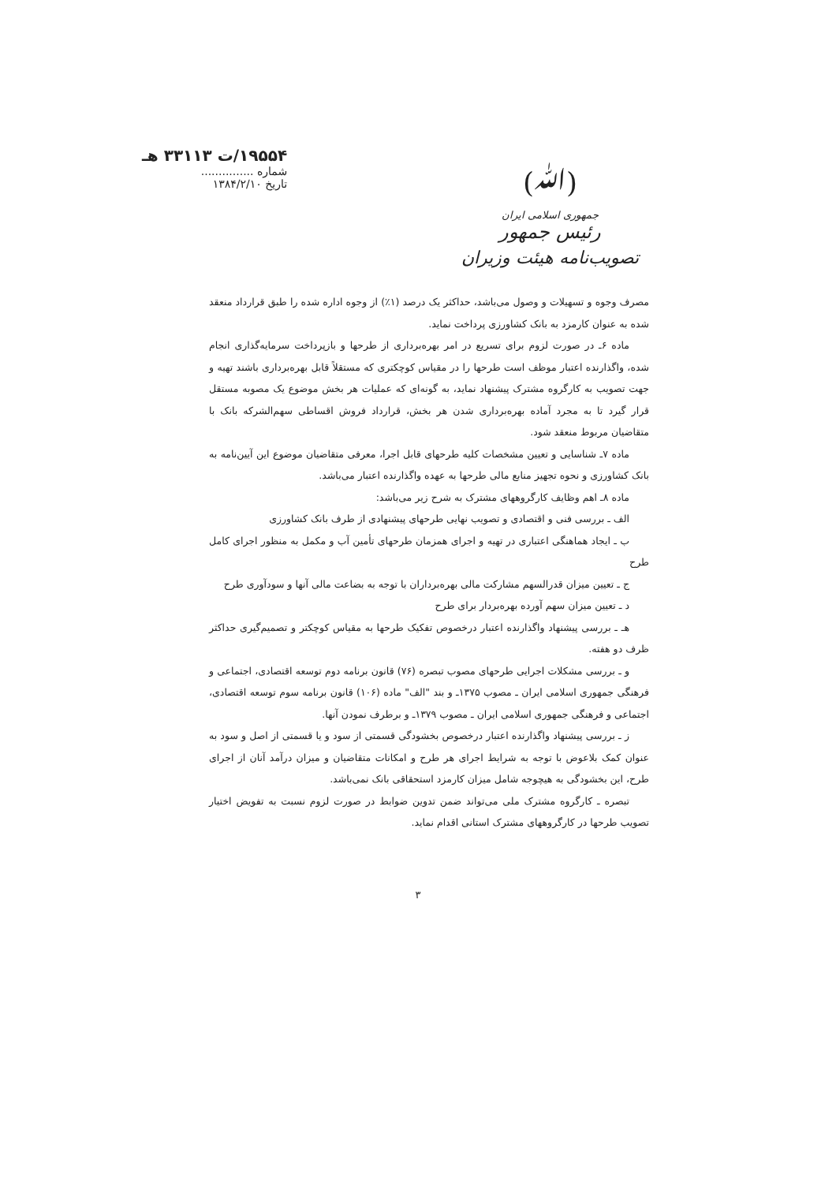(ﷲ)
جمهوری اسلامی ایران
رئیس جمهور
تصویب‌نامه هیئت وزیران
۱۹۵۵۴/ت ۳۳۱۱۳ هـ
شماره ...............
تاریخ ۱۳۸۴/۲/۱۰
مصرف وجوه و تسهیلات و وصول می‌باشد، حداکثر یک درصد (۱٪) از وجوه اداره شده را طبق قرارداد منعقد شده به عنوان کارمزد به بانک کشاورزی پرداخت نماید.
ماده ۶ـ در صورت لزوم برای تسریع در امر بهره‌برداری از طرحها و بازپرداخت سرمایه‌گذاری انجام شده، واگذارنده اعتبار موظف است طرحها را در مقیاس کوچکتری که مستقلاً قابل بهره‌برداری باشند تهیه و جهت تصویب به کارگروه مشترک پیشنهاد نماید، به گونه‌ای که عملیات هر بخش موضوع یک مصوبه مستقل قرار گیرد تا به مجرد آماده بهره‌برداری شدن هر بخش، قرارداد فروش اقساطی سهم‌الشرکه بانک با متقاضیان مربوط منعقد شود.
ماده ۷ـ شناسایی و تعیین مشخصات کلیه طرحهای قابل اجرا، معرفی متقاضیان موضوع این آیین‌نامه به بانک کشاورزی و نحوه تجهیز منابع مالی طرحها به عهده واگذارنده اعتبار می‌باشد.
ماده ۸ـ اهم وظایف کارگروههای مشترک به شرح زیر می‌باشد:
الف ـ بررسی فنی و اقتصادی و تصویب نهایی طرحهای پیشنهادی از طرف بانک کشاورزی
ب ـ ایجاد هماهنگی اعتباری در تهیه و اجرای همزمان طرحهای تأمین آب و مکمل به منظور اجرای کامل طرح
ج ـ تعیین میزان قدرالسهم مشارکت مالی بهره‌برداران با توجه به بضاعت مالی آنها و سودآوری طرح
د ـ تعیین میزان سهم آورده بهره‌بردار برای طرح
هـ ـ بررسی پیشنهاد واگذارنده اعتبار درخصوص تفکیک طرحها به مقیاس کوچکتر و تصمیم‌گیری حداکثر ظرف دو هفته.
و ـ بررسی مشکلات اجرایی طرحهای مصوب تبصره (۷۶) قانون برنامه دوم توسعه اقتصادی، اجتماعی و فرهنگی جمهوری اسلامی ایران ـ مصوب ۱۳۷۵ـ و بند "الف" ماده (۱۰۶) قانون برنامه سوم توسعه اقتصادی، اجتماعی و فرهنگی جمهوری اسلامی ایران ـ مصوب ۱۳۷۹ـ و برطرف نمودن آنها.
ز ـ بررسی پیشنهاد واگذارنده اعتبار درخصوص بخشودگی قسمتی از سود و یا قسمتی از اصل و سود به عنوان کمک بلاعوض با توجه به شرایط اجرای هر طرح و امکانات متقاضیان و میزان درآمد آنان از اجرای طرح، این بخشودگی به هیچوجه شامل میزان کارمزد استحقاقی بانک نمی‌باشد.
تبصره ـ کارگروه مشترک ملی می‌تواند ضمن تدوین ضوابط در صورت لزوم نسبت به تفویض اختیار تصویب طرحها در کارگروههای مشترک استانی اقدام نماید.
۳